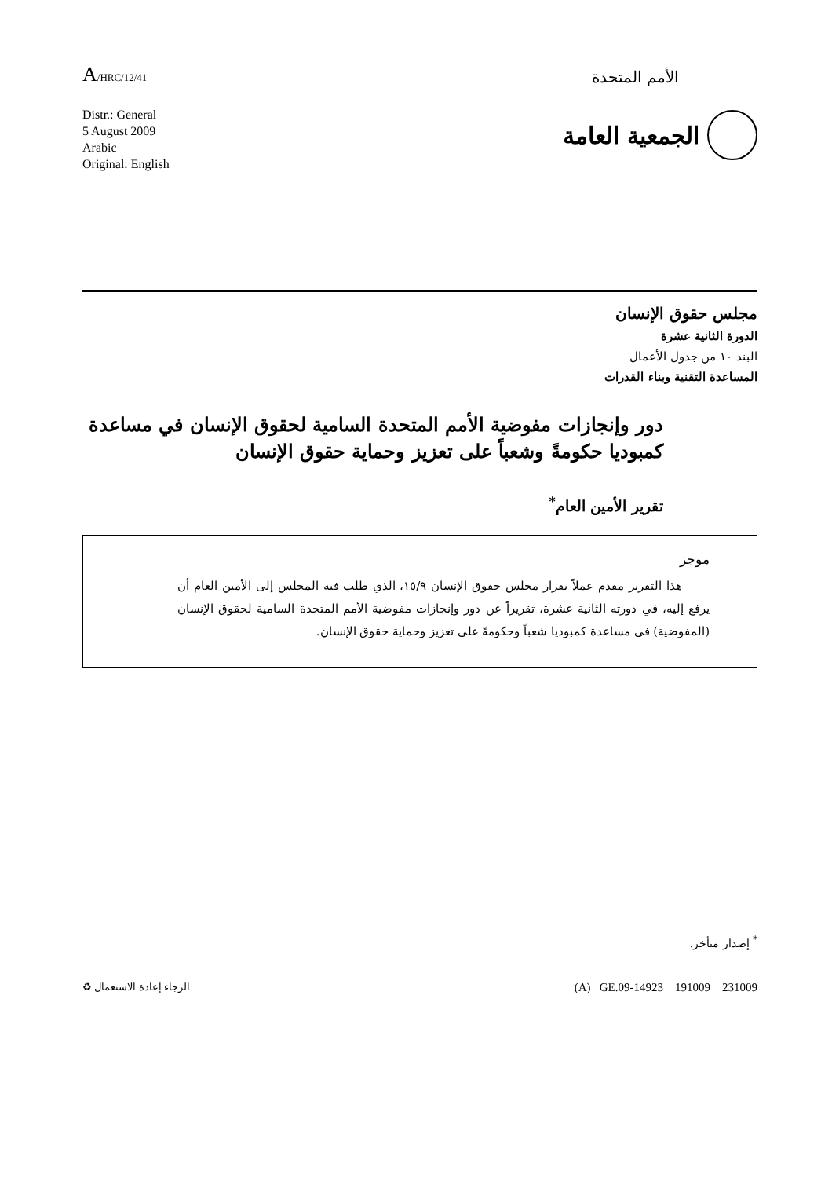A/HRC/12/41
الأمم المتحدة
Distr.: General
5 August 2009
Arabic
Original: English
الجمعية العامة
مجلس حقوق الإنسان
الدورة الثانية عشرة
البند ١٠ من جدول الأعمال
المساعدة التقنية وبناء القدرات
دور وإنجازات مفوضية الأمم المتحدة السامية لحقوق الإنسان في مساعدة كمبوديا حكومةً وشعباً على تعزيز وحماية حقوق الإنسان
تقرير الأمين العام<sup>*</sup>
موجز
هذا التقرير مقدم عملاً بقرار مجلس حقوق الإنسان ١٥/٩، الذي طلب فيه المجلس إلى الأمين العام أن يرفع إليه، في دورته الثانية عشرة، تقريراً عن دور وإنجازات مفوضية الأمم المتحدة السامية لحقوق الإنسان (المفوضية) في مساعدة كمبوديا شعباً وحكومةً على تعزيز وحماية حقوق الإنسان.
<sup>*</sup> إصدار متأخر.
الرجاء إعادة الاستعمال ♻
(A) GE.09-14923 191009 231009